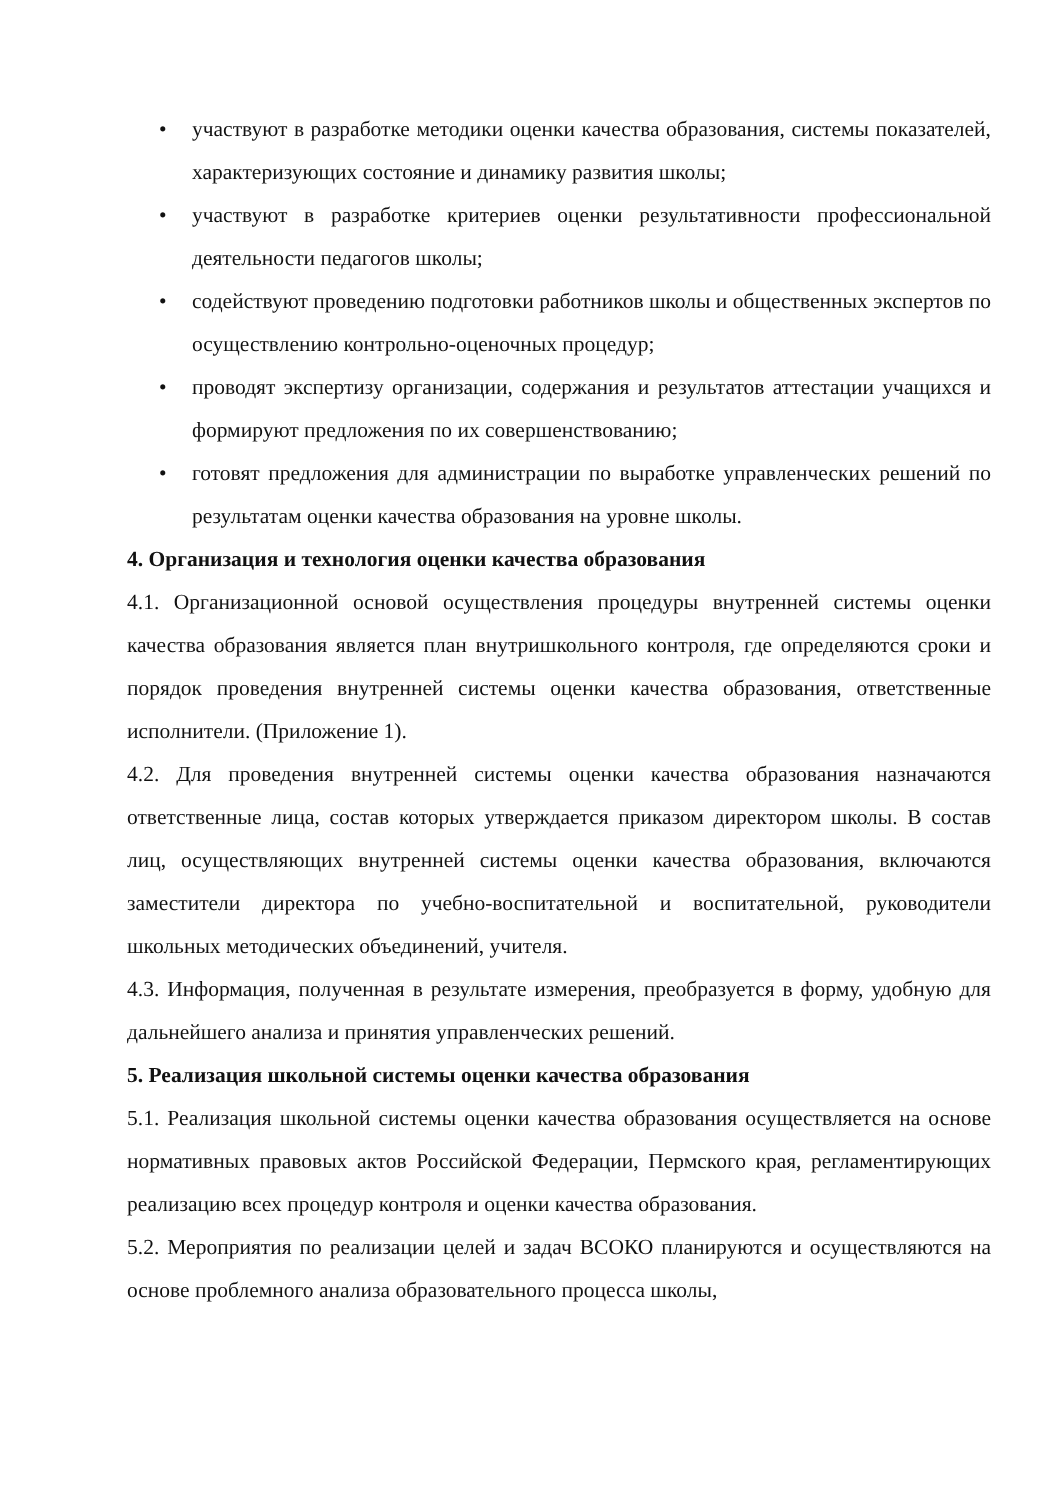• участвуют в разработке методики оценки качества образования, системы показателей, характеризующих состояние и динамику развития школы;
• участвуют в разработке критериев оценки результативности профессиональной деятельности педагогов школы;
• содействуют проведению подготовки работников школы и общественных экспертов по осуществлению контрольно-оценочных процедур;
• проводят экспертизу организации, содержания и результатов аттестации учащихся и формируют предложения по их совершенствованию;
• готовят предложения для администрации по выработке управленческих решений по результатам оценки качества образования на уровне школы.
4. Организация и технология оценки качества образования
4.1. Организационной основой осуществления процедуры внутренней системы оценки качества образования является план внутришкольного контроля, где определяются сроки и порядок проведения внутренней системы оценки качества образования, ответственные исполнители. (Приложение 1).
4.2. Для проведения внутренней системы оценки качества образования назначаются ответственные лица, состав которых утверждается приказом директором школы. В состав лиц, осуществляющих внутренней системы оценки качества образования, включаются заместители директора по учебно-воспитательной и воспитательной, руководители школьных методических объединений, учителя.
4.3. Информация, полученная в результате измерения, преобразуется в форму, удобную для дальнейшего анализа и принятия управленческих решений.
5. Реализация школьной системы оценки качества образования
5.1. Реализация школьной системы оценки качества образования осуществляется на основе нормативных правовых актов Российской Федерации, Пермского края, регламентирующих реализацию всех процедур контроля и оценки качества образования.
5.2. Мероприятия по реализации целей и задач ВСОКО планируются и осуществляются на основе проблемного анализа образовательного процесса школы,